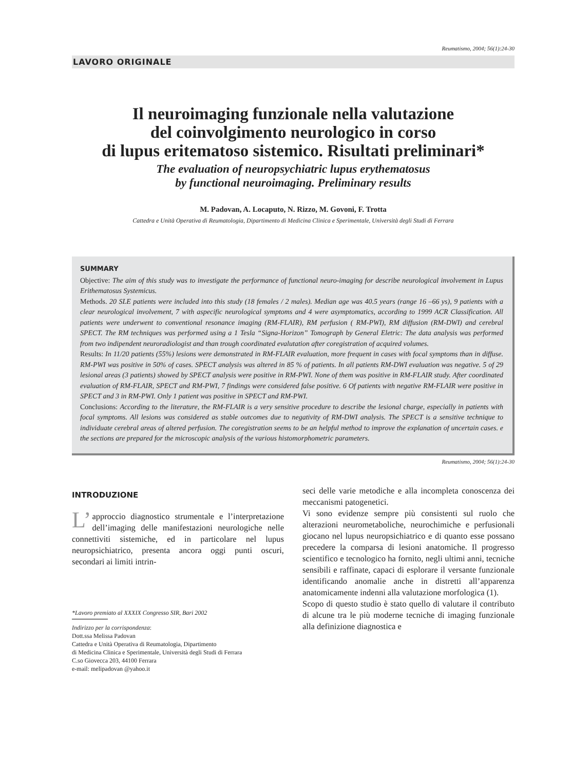Reumatismo, 2004; 56(1):24-30
LAVORO ORIGINALE
Il neuroimaging funzionale nella valutazione
del coinvolgimento neurologico in corso
di lupus eritematoso sistemico. Risultati preliminari*
The evaluation of neuropsychiatric lupus erythematosus
by functional neuroimaging. Preliminary results
M. Padovan, A. Locaputo, N. Rizzo, M. Govoni, F. Trotta
Cattedra e Unità Operativa di Reumatologia, Dipartimento di Medicina Clinica e Sperimentale, Università degli Studi di Ferrara
SUMMARY
Objective: The aim of this study was to investigate the performance of functional neuro-imaging for describe neurological involvement in Lupus Erithematosus Systemicus.
Methods. 20 SLE patients were included into this study (18 females / 2 males). Median age was 40.5 years (range 16 –66 ys), 9 patients with a clear neurological involvement, 7 with aspecific neurological symptoms and 4 were asymptomatics, according to 1999 ACR Classification. All patients were underwent to conventional resonance imaging (RM-FLAIR), RM perfusion ( RM-PWI), RM diffusion (RM-DWI) and cerebral SPECT. The RM techniques was performed using a 1 Tesla “Signa-Horizon” Tomograph by General Eletric: The data analysis was performed from two indipendent neuroradiologist and than trough coordinated evalutation after coregistration of acquired volumes.
Results: In 11/20 patients (55%) lesions were demonstrated in RM-FLAIR evaluation, more frequent in cases with focal symptoms than in diffuse. RM-PWI was positive in 50% of cases. SPECT analysis was altered in 85 % of patients. In all patients RM-DWI evaluation was negative. 5 of 29 lesional areas (3 patients) showed by SPECT analysis were positive in RM-PWI. None of them was positive in RM-FLAIR study. After coordinated evaluation of RM-FLAIR, SPECT and RM-PWI, 7 findings were considered false positive. 6 Of patients with negative RM-FLAIR were positive in SPECT and 3 in RM-PWI. Only 1 patient was positive in SPECT and RM-PWI.
Conclusions: According to the literature, the RM-FLAIR is a very sensitive procedure to describe the lesional charge, especially in patients with focal symptoms. All lesions was considered as stable outcomes due to negativity of RM-DWI analysis. The SPECT is a sensitive technique to individuate cerebral areas of altered perfusion. The coregistration seems to be an helpful method to improve the explanation of uncertain cases. e the sections are prepared for the microscopic analysis of the various histomorphometric parameters.
Reumatismo, 2004; 56(1):24-30
INTRODUZIONE
L’ approccio diagnostico strumentale e l’interpretazione dell’imaging delle manifestazioni neurologiche nelle connettiviti sistemiche, ed in particolare nel lupus neuropsichiatrico, presenta ancora oggi punti oscuri, secondari ai limiti intrin-
*Lavoro premiato al XXXIX Congresso SIR, Bari 2002
Indirizzo per la corrispondenza:
Dott.ssa Melissa Padovan
Cattedra e Unità Operativa di Reumatologia, Dipartimento
di Medicina Clinica e Sperimentale, Università degli Studi di Ferrara
C.so Giovecca 203, 44100 Ferrara
e-mail: melipadovan @yahoo.it
seci delle varie metodiche e alla incompleta conoscenza dei meccanismi patogenetici.
Vi sono evidenze sempre più consistenti sul ruolo che alterazioni neurometaboliche, neurochimiche e perfusionali giocano nel lupus neuropsichiatrico e di quanto esse possano precedere la comparsa di lesioni anatomiche. Il progresso scientifico e tecnologico ha fornito, negli ultimi anni, tecniche sensibili e raffinate, capaci di esplorare il versante funzionale identificando anomalie anche in distretti all’apparenza anatomicamente indenni alla valutazione morfologica (1).
Scopo di questo studio è stato quello di valutare il contributo di alcune tra le più moderne tecniche di imaging funzionale alla definizione diagnostica e